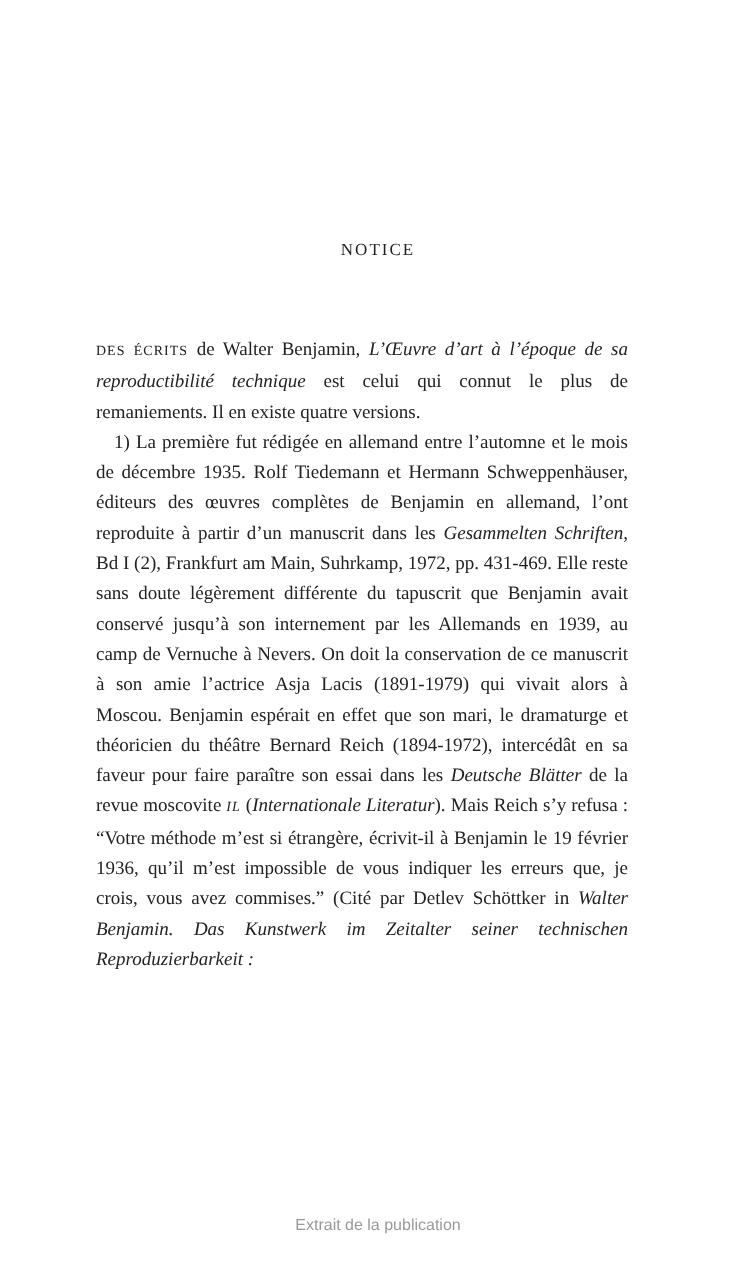NOTICE
DES ÉCRITS de Walter Benjamin, L’Œuvre d’art à l’époque de sa reproductibilité technique est celui qui connut le plus de remaniements. Il en existe quatre versions.
1) La première fut rédigée en allemand entre l’automne et le mois de décembre 1935. Rolf Tiedemann et Hermann Schweppenhäuser, éditeurs des œuvres complètes de Benjamin en allemand, l’ont reproduite à partir d’un manuscrit dans les Gesammelten Schriften, Bd I (2), Frankfurt am Main, Suhrkamp, 1972, pp. 431-469. Elle reste sans doute légèrement différente du tapuscrit que Benjamin avait conservé jusqu’à son internement par les Allemands en 1939, au camp de Vernuche à Nevers. On doit la conservation de ce manuscrit à son amie l’actrice Asja Lacis (1891-1979) qui vivait alors à Moscou. Benjamin espérait en effet que son mari, le dramaturge et théoricien du théâtre Bernard Reich (1894-1972), intercédât en sa faveur pour faire paraître son essai dans les Deutsche Blätter de la revue moscovite IL (Internationale Literatur). Mais Reich s’y refusa : “Votre méthode m’est si étrangère, écrivit-il à Benjamin le 19 février 1936, qu’il m’est impossible de vous indiquer les erreurs que, je crois, vous avez commises.” (Cité par Detlev Schöttker in Walter Benjamin. Das Kunstwerk im Zeitalter seiner technischen Reproduzierbarkeit :
Extrait de la publication